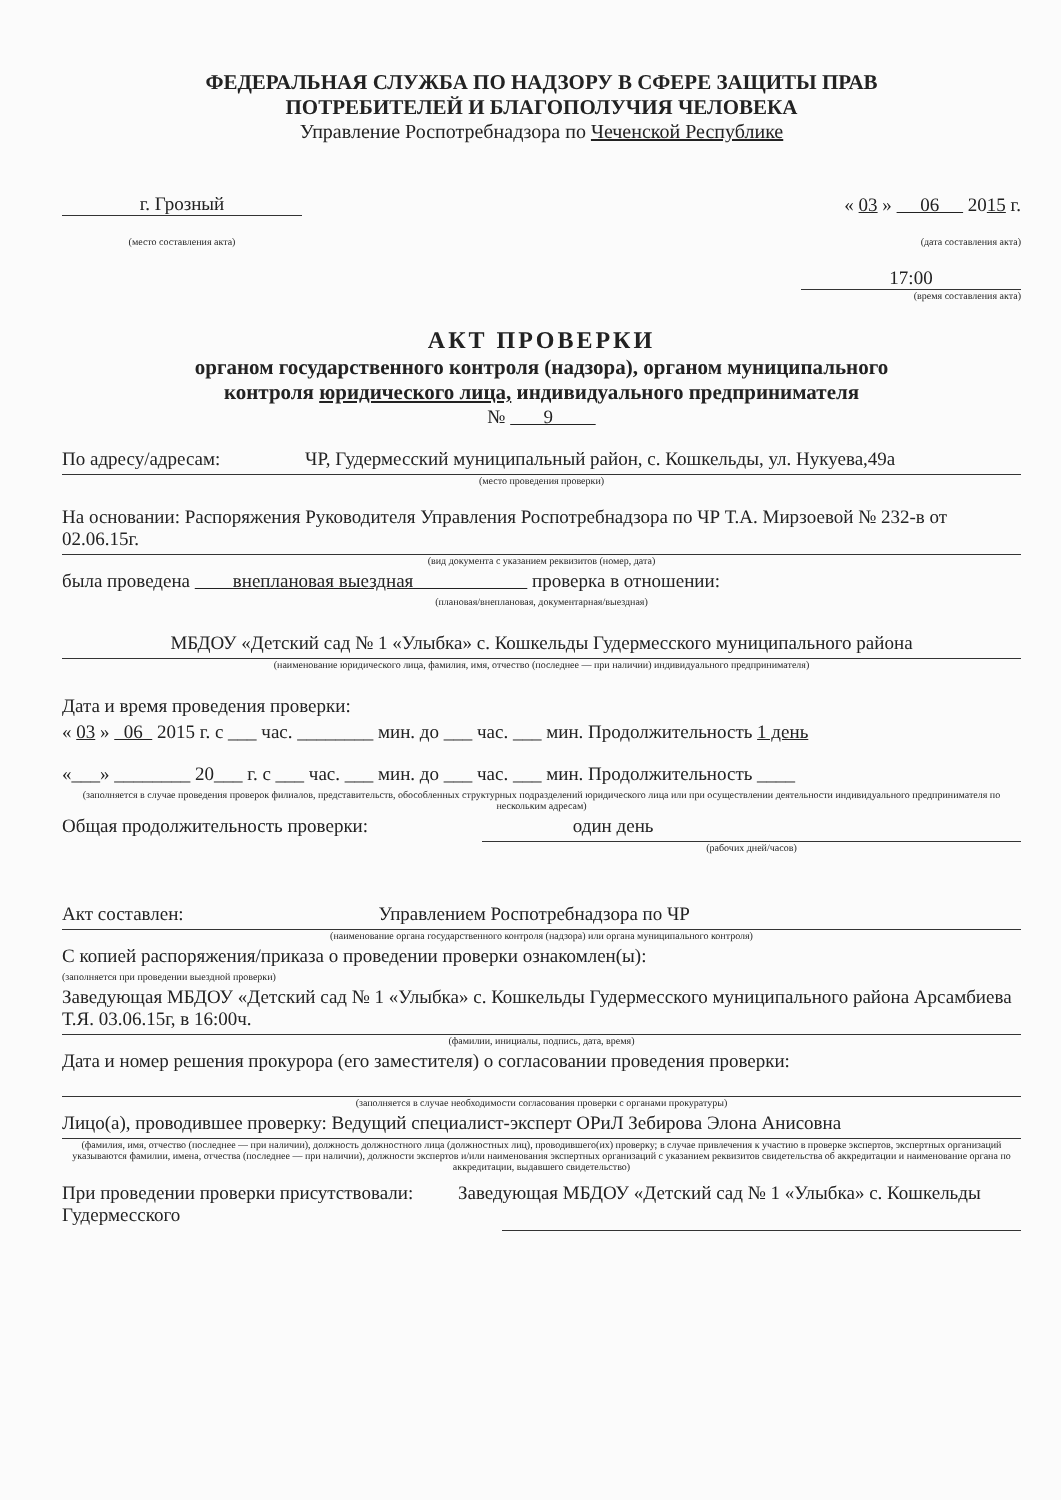ФЕДЕРАЛЬНАЯ СЛУЖБА ПО НАДЗОРУ В СФЕРЕ ЗАЩИТЫ ПРАВ
ПОТРЕБИТЕЛЕЙ И БЛАГОПОЛУЧИЯ ЧЕЛОВЕКА
Управление Роспотребнадзора по Чеченской Республике
г. Грозный « 03 » 06 2015 г.
(место составления акта) (дата составления акта)
17:00
(время составления акта)
АКТ ПРОВЕРКИ
органом государственного контроля (надзора), органом муниципального
контроля юридического лица, индивидуального предпринимателя
№ 9
По адресу/адресам: ЧР, Гудермесский муниципальный район, с. Кошкельды, ул. Нукуева,49а
(место проведения проверки)
На основании: Распоряжения Руководителя Управления Роспотребнадзора по ЧР Т.А. Мирзоевой № 232-в от 02.06.15г.
(вид документа с указанием реквизитов (номер, дата)
была проведена внеплановая выездная проверка в отношении:
(плановая/внеплановая, документарная/выездная)
МБДОУ «Детский сад № 1 «Улыбка» с. Кошкельды Гудермесского муниципального района
(наименование юридического лица, фамилия, имя, отчество (последнее — при наличии) индивидуального предпринимателя)
Дата и время проведения проверки:
« 03 » 06 2015 г. с ___ час. ________ мин. до ___ час. ___ мин. Продолжительность 1 день
«___» ________ 20___ г. с ___ час. ___ мин. до ___ час. ___ мин. Продолжительность ____
(заполняется в случае проведения проверок филиалов, представительств, обособленных структурных подразделений юридического лица или при осуществлении деятельности индивидуального предпринимателя по нескольким адресам)
Общая продолжительность проверки: один день
(рабочих дней/часов)
Акт составлен: Управлением Роспотребнадзора по ЧР
(наименование органа государственного контроля (надзора) или органа муниципального контроля)
С копией распоряжения/приказа о проведении проверки ознакомлен(ы):
(заполняется при проведении выездной проверки)
Заведующая МБДОУ «Детский сад № 1 «Улыбка» с. Кошкельды Гудермесского муниципального района Арсамбиева Т.Я. 03.06.15г, в 16:00ч.
(фамилии, инициалы, подпись, дата, время)
Дата и номер решения прокурора (его заместителя) о согласовании проведения проверки:
(заполняется в случае необходимости согласования проверки с органами прокуратуры)
Лицо(а), проводившее проверку: Ведущий специалист-эксперт ОРиЛ Зебирова Элона Анисовна
(фамилия, имя, отчество (последнее — при наличии), должность должностного лица (должностных лиц), проводившего(их) проверку; в случае привлечения к участию в проверке экспертов, экспертных организаций указываются фамилии, имена, отчества (последнее — при наличии), должности экспертов и/или наименования экспертных организаций с указанием реквизитов свидетельства об аккредитации и наименование органа по аккредитации, выдавшего свидетельство)
При проведении проверки присутствовали: Заведующая МБДОУ «Детский сад № 1 «Улыбка» с. Кошкельды Гудермесского